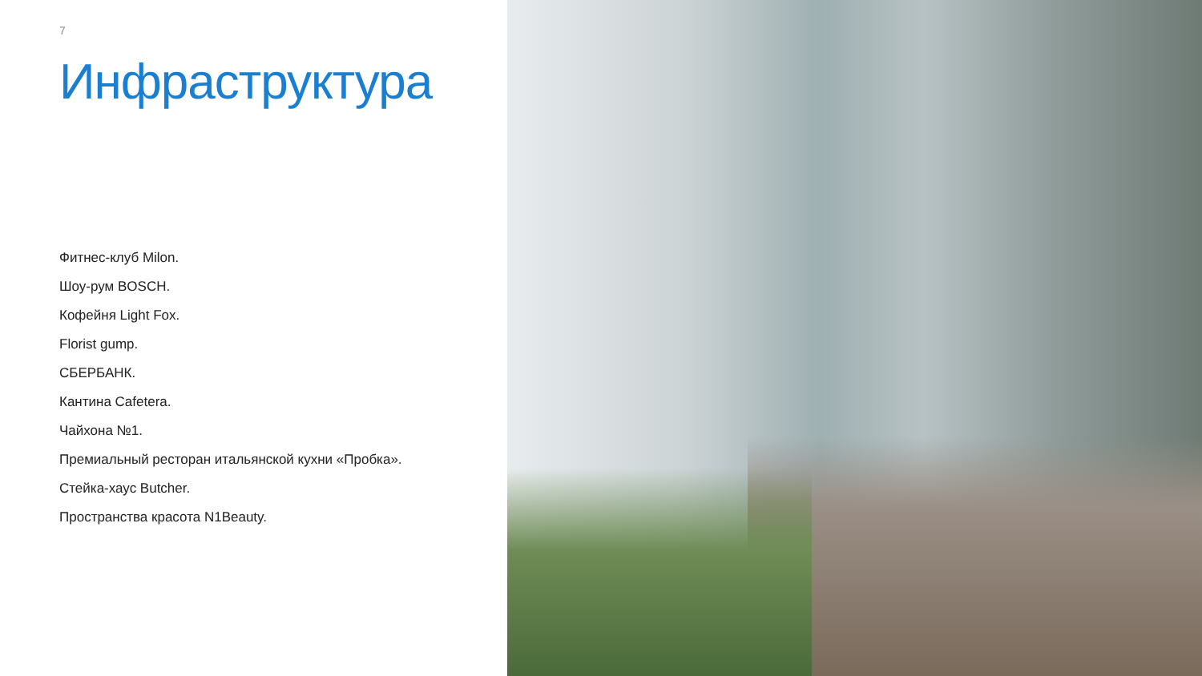7
Инфраструктура
Фитнес-клуб Milon.
Шоу-рум BOSCH.
Кофейня Light Fox.
Florist gump.
СБЕРБАНК.
Кантина Cafetera.
Чайхона №1.
Премиальный ресторан итальянской кухни «Пробка».
Стейка-хаус Butcher.
Пространства красота N1Beauty.